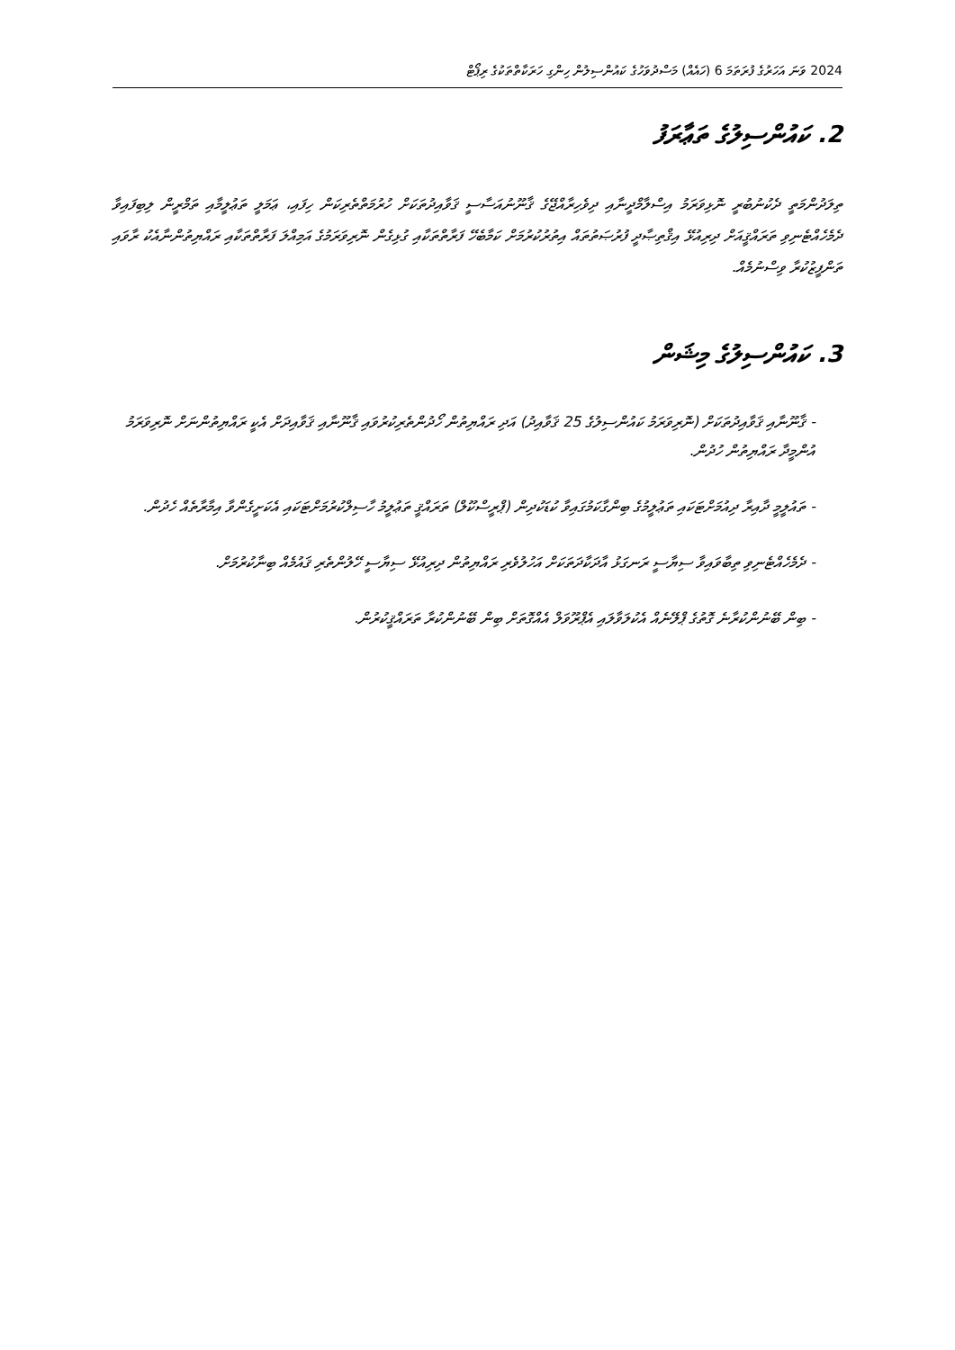2024 ވަނަ އަހަރުގެ ފުރަތަމަ 6 (ހައެއް) މަސްދުވަހުގެ ކައުންސިލުން ހިންގި ހަރަކާތްތަކުގެ ރިޕޯޓް
2. ކައުންސިލުގެ ތަޢާރަފު
ތިލަދުންމަތީ ދެކުނުބުރީ ނޮޅިވަރަމު އިސްލާމްދީނާއި ދިވެހިރާއްޖޭގެ ޤާނޫނުއަސާސީ ޤަވާއިދުތަކަށް ހުރުމަތްތެރިކަން ހިފައި، ޢަމަލީ ތަޢުލީމާއި ތަމްރީން ލިބިފައިވާ ދެމެހެއްޓެނިވި ތަރައްޤީއަށް ދިރިއުޅޭ އިޤްތިޞާދީ ފުރުޞަތުތައް އިތުރުކުރުމަށް ކަމާބެހޭ ފަރާތްތަކާއި ގުޅިގެން ނޮރިވަރަމުގެ އަމިއްލަ ފަރާތްތަކާއި ރައްޔިތުންނާއެކު ރާވައި ތަންފީޒުކުރާ ވިސްނުމެއް.
3. ކައުންސިލުގެ މިޝަން
- ޤާނޫނާއި ޤަވާއިދުތަކަށް (ނޮރިވަރަމު ކައުންސިލުގެ 25 ޤަވާއިދު) އަދި ރައްޔިތުން ހޯދުންތެރިކުރުވައި ޤާނޫނާއި ޤަވާއިދަށް އެކީ ރައްޔިތުންނަށް ނޮރިވަރަމު އުންމީދާ ރައްޔިތުން ހުދުން.
- ތައުލީމީ ދާއިރާ ދިއުމަށްޓަކައި ތަޢުލީމުގެ ބިންގާކަމުގައިވާ ކުޑަކުދިން (ޕްރީސްކޫލް) ތަރައްޤީ ތަޢުލީމު ހާސިލްކުރުމަށްޓަކައި އެކަށީގެންވާ އިމާރާތެއް ހެދުން.
- ދެމެހެއްޓެނިވި ތިބާވައިވާ ސިޔާސީ ރަނގަޅު އާދަކާދަތަކަށް އަހުލުވެރި ރައްޔިތުން ދިރިއުޅޭ ސިޔާސީ ހޭލުންތެރި ޤައުމެއް ބިނާކުރުމަށް.
- ބިން ބޭނުންކުރާނެ ގޮތުގެ ޕްލޭނެއް އެކުލަވާލައި އެޕްރޫވަލް އެއްގޮތަށް ބިން ބޭނުންކުރާ ތަރައްޤީކުރުން.